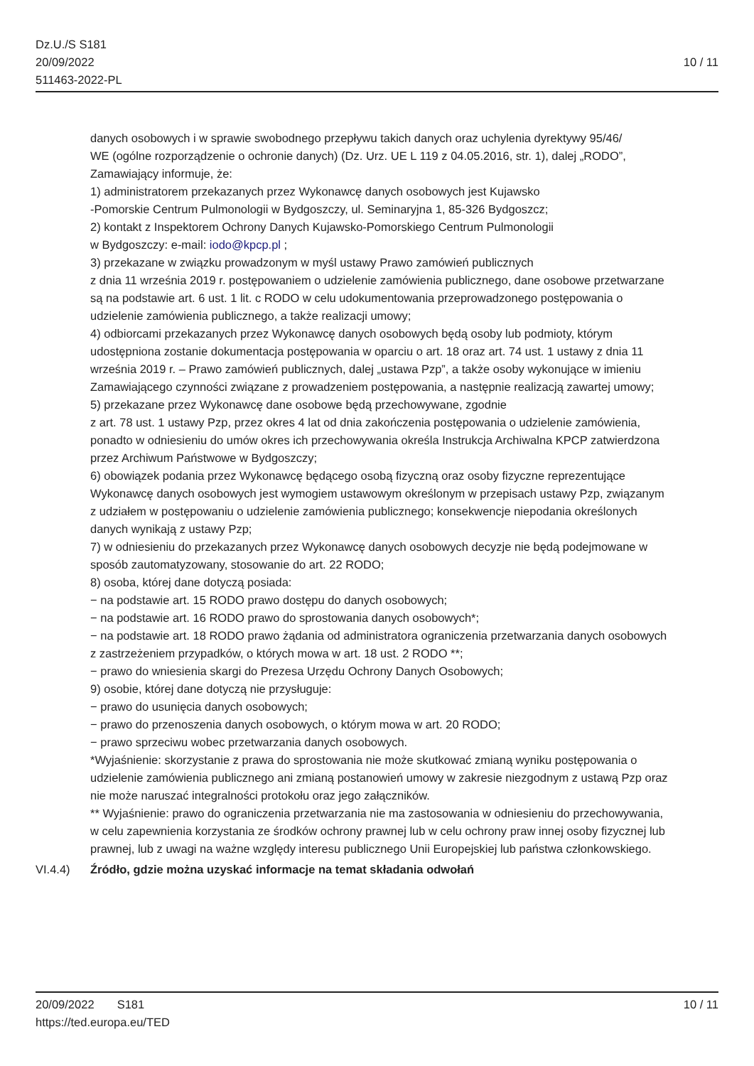Dz.U./S S181
20/09/2022
511463-2022-PL
10 / 11
danych osobowych i w sprawie swobodnego przepływu takich danych oraz uchylenia dyrektywy 95/46/
WE (ogólne rozporządzenie o ochronie danych) (Dz. Urz. UE L 119 z 04.05.2016, str. 1), dalej „RODO”,
Zamawiający informuje, że:
1) administratorem przekazanych przez Wykonawcę danych osobowych jest Kujawsko
-Pomorskie Centrum Pulmonologii w Bydgoszczy, ul. Seminaryjna 1, 85-326 Bydgoszcz;
2) kontakt z Inspektorem Ochrony Danych Kujawsko-Pomorskiego Centrum Pulmonologii
w Bydgoszczy: e-mail: iodo@kpcp.pl ;
3) przekazane w związku prowadzonym w myśl ustawy Prawo zamówień publicznych
z dnia 11 września 2019 r. postępowaniem o udzielenie zamówienia publicznego, dane osobowe przetwarzane
są na podstawie art. 6 ust. 1 lit. c RODO w celu udokumentowania przeprowadzonego postępowania o
udzielenie zamówienia publicznego, a także realizacji umowy;
4) odbiorcami przekazanych przez Wykonawcę danych osobowych będą osoby lub podmioty, którym
udostępniona zostanie dokumentacja postępowania w oparciu o art. 18 oraz art. 74 ust. 1 ustawy z dnia 11
września 2019 r. – Prawo zamówień publicznych, dalej „ustawa Pzp”, a także osoby wykonujące w imieniu
Zamawiającego czynności związane z prowadzeniem postępowania, a następnie realizacją zawartej umowy;
5) przekazane przez Wykonawcę dane osobowe będą przechowywane, zgodnie
z art. 78 ust. 1 ustawy Pzp, przez okres 4 lat od dnia zakończenia postępowania o udzielenie zamówienia,
ponadto w odniesieniu do umów okres ich przechowywania określa Instrukcja Archiwalna KPCP zatwierdzona
przez Archiwum Państwowe w Bydgoszczy;
6) obowiązek podania przez Wykonawcę będącego osobą fizyczną oraz osoby fizyczne reprezentujące
Wykonawcę danych osobowych jest wymogiem ustawowym określonym w przepisach ustawy Pzp, związanym
z udziałem w postępowaniu o udzielenie zamówienia publicznego; konsekwencje niepodania określonych
danych wynikają z ustawy Pzp;
7) w odniesieniu do przekazanych przez Wykonawcę danych osobowych decyzje nie będą podejmowane w
sposób zautomatyzowany, stosowanie do art. 22 RODO;
8) osoba, której dane dotyczą posiada:
− na podstawie art. 15 RODO prawo dostępu do danych osobowych;
− na podstawie art. 16 RODO prawo do sprostowania danych osobowych*;
− na podstawie art. 18 RODO prawo żądania od administratora ograniczenia przetwarzania danych osobowych
z zastrzeżeniem przypadków, o których mowa w art. 18 ust. 2 RODO **;
− prawo do wniesienia skargi do Prezesa Urzędu Ochrony Danych Osobowych;
9) osobie, której dane dotyczą nie przysługuje:
− prawo do usunięcia danych osobowych;
− prawo do przenoszenia danych osobowych, o którym mowa w art. 20 RODO;
− prawo sprzeciwu wobec przetwarzania danych osobowych.
*Wyjaśnienie: skorzystanie z prawa do sprostowania nie może skutkować zmianą wyniku postępowania o
udzielenie zamówienia publicznego ani zmianą postanowień umowy w zakresie niezgodnym z ustawą Pzp oraz
nie może naruszać integralności protokołu oraz jego załączników.
** Wyjaśnienie: prawo do ograniczenia przetwarzania nie ma zastosowania w odniesieniu do przechowywania,
w celu zapewnienia korzystania ze środków ochrony prawnej lub w celu ochrony praw innej osoby fizycznej lub
prawnej, lub z uwagi na ważne względy interesu publicznego Unii Europejskiej lub państwa członkowskiego.
VI.4.4) Źródło, gdzie można uzyskać informacje na temat składania odwołań
20/09/2022 S181 10 / 11
https://ted.europa.eu/TED